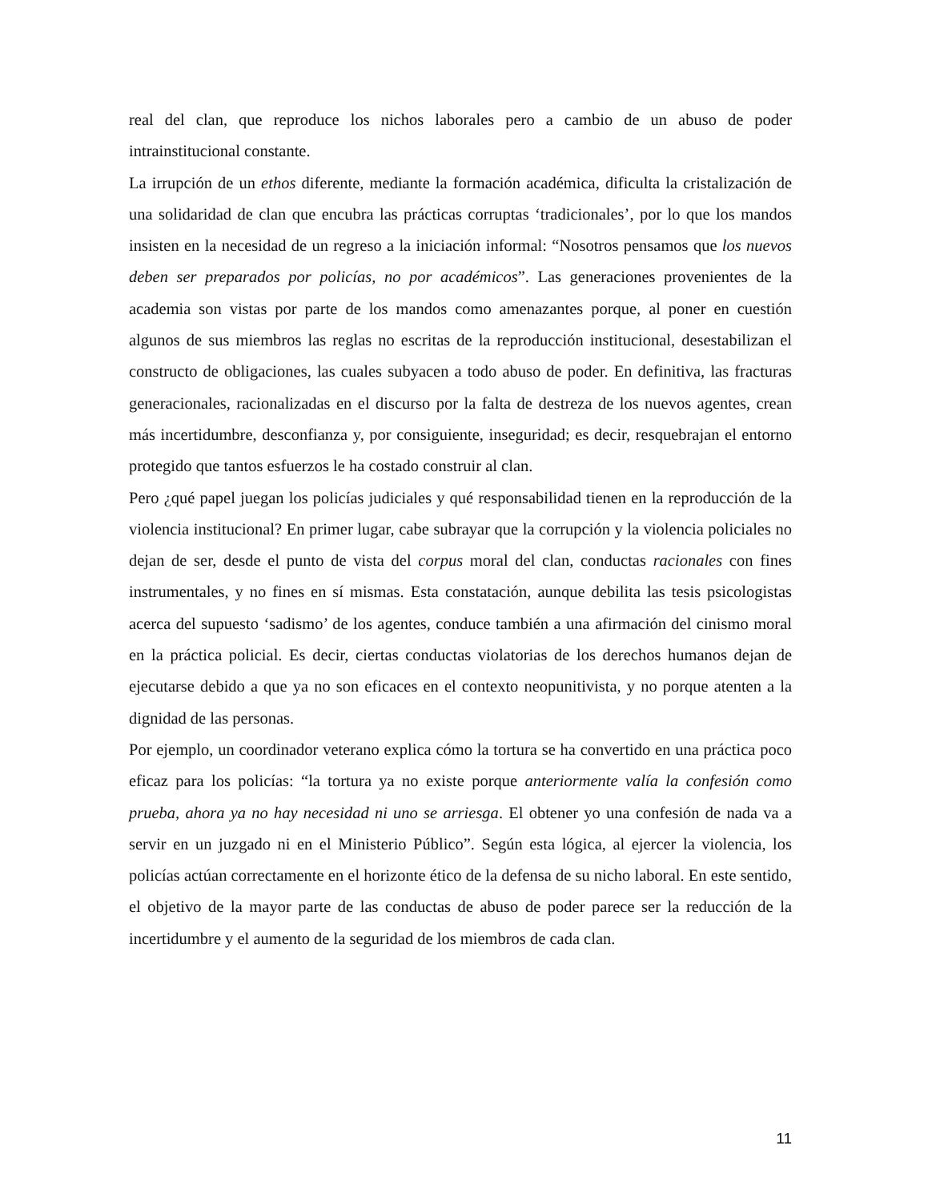real del clan, que reproduce los nichos laborales pero a cambio de un abuso de poder intrainstitucional constante.
La irrupción de un ethos diferente, mediante la formación académica, dificulta la cristalización de una solidaridad de clan que encubra las prácticas corruptas ‘tradicionales’, por lo que los mandos insisten en la necesidad de un regreso a la iniciación informal: “Nosotros pensamos que los nuevos deben ser preparados por policías, no por académicos”. Las generaciones provenientes de la academia son vistas por parte de los mandos como amenazantes porque, al poner en cuestión algunos de sus miembros las reglas no escritas de la reproducción institucional, desestabilizan el constructo de obligaciones, las cuales subyacen a todo abuso de poder. En definitiva, las fracturas generacionales, racionalizadas en el discurso por la falta de destreza de los nuevos agentes, crean más incertidumbre, desconfianza y, por consiguiente, inseguridad; es decir, resquebrajan el entorno protegido que tantos esfuerzos le ha costado construir al clan.
Pero ¿qué papel juegan los policías judiciales y qué responsabilidad tienen en la reproducción de la violencia institucional? En primer lugar, cabe subrayar que la corrupción y la violencia policiales no dejan de ser, desde el punto de vista del corpus moral del clan, conductas racionales con fines instrumentales, y no fines en sí mismas. Esta constatación, aunque debilita las tesis psicologistas acerca del supuesto ‘sadismo’ de los agentes, conduce también a una afirmación del cinismo moral en la práctica policial. Es decir, ciertas conductas violatorias de los derechos humanos dejan de ejecutarse debido a que ya no son eficaces en el contexto neopunitivista, y no porque atenten a la dignidad de las personas.
Por ejemplo, un coordinador veterano explica cómo la tortura se ha convertido en una práctica poco eficaz para los policías: “la tortura ya no existe porque anteriormente valía la confesión como prueba, ahora ya no hay necesidad ni uno se arriesga. El obtener yo una confesión de nada va a servir en un juzgado ni en el Ministerio Público”. Según esta lógica, al ejercer la violencia, los policías actúan correctamente en el horizonte ético de la defensa de su nicho laboral. En este sentido, el objetivo de la mayor parte de las conductas de abuso de poder parece ser la reducción de la incertidumbre y el aumento de la seguridad de los miembros de cada clan.
11